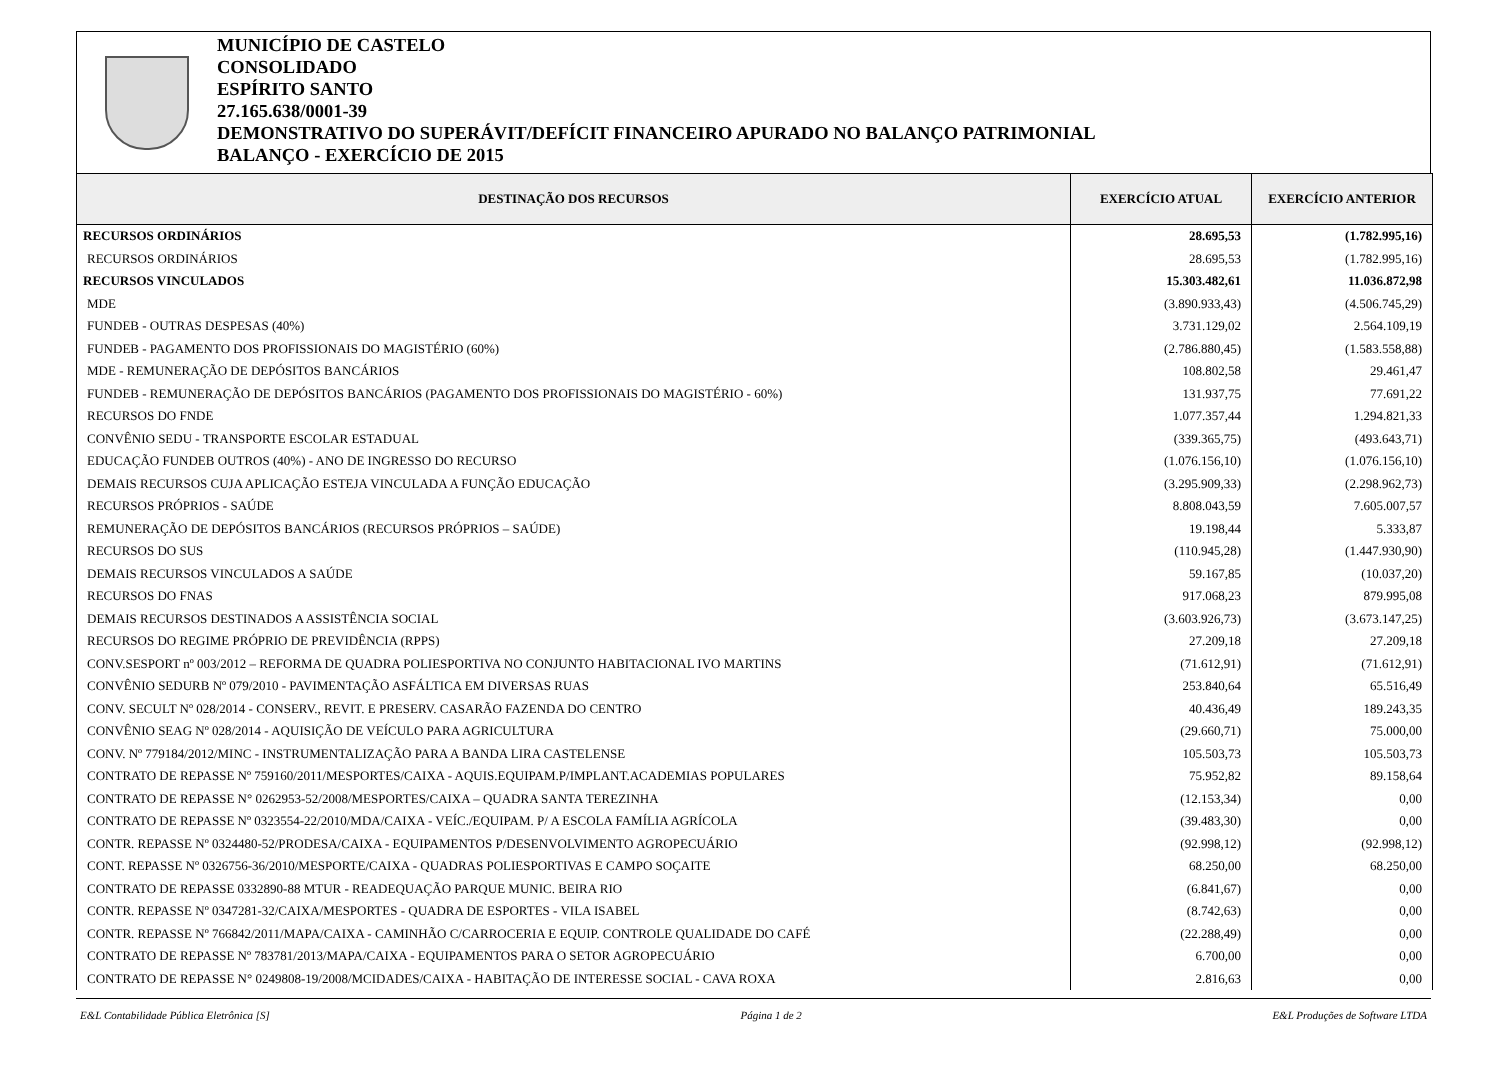MUNICÍPIO DE CASTELO
CONSOLIDADO
ESPÍRITO SANTO
27.165.638/0001-39
DEMONSTRATIVO DO SUPERÁVIT/DEFÍCIT FINANCEIRO APURADO NO BALANÇO PATRIMONIAL
BALANÇO - EXERCÍCIO DE 2015
| DESTINAÇÃO DOS RECURSOS | EXERCÍCIO ATUAL | EXERCÍCIO ANTERIOR |
| --- | --- | --- |
| RECURSOS ORDINÁRIOS | 28.695,53 | (1.782.995,16) |
| RECURSOS ORDINÁRIOS | 28.695,53 | (1.782.995,16) |
| RECURSOS VINCULADOS | 15.303.482,61 | 11.036.872,98 |
| MDE | (3.890.933,43) | (4.506.745,29) |
| FUNDEB - OUTRAS DESPESAS (40%) | 3.731.129,02 | 2.564.109,19 |
| FUNDEB - PAGAMENTO DOS PROFISSIONAIS DO MAGISTÉRIO (60%) | (2.786.880,45) | (1.583.558,88) |
| MDE - REMUNERAÇÃO DE DEPÓSITOS BANCÁRIOS | 108.802,58 | 29.461,47 |
| FUNDEB - REMUNERAÇÃO DE DEPÓSITOS BANCÁRIOS (PAGAMENTO DOS PROFISSIONAIS DO MAGISTÉRIO - 60%) | 131.937,75 | 77.691,22 |
| RECURSOS DO FNDE | 1.077.357,44 | 1.294.821,33 |
| CONVÊNIO SEDU - TRANSPORTE ESCOLAR ESTADUAL | (339.365,75) | (493.643,71) |
| EDUCAÇÃO FUNDEB OUTROS (40%) - ANO DE INGRESSO DO RECURSO | (1.076.156,10) | (1.076.156,10) |
| DEMAIS RECURSOS CUJA APLICAÇÃO ESTEJA VINCULADA A FUNÇÃO EDUCAÇÃO | (3.295.909,33) | (2.298.962,73) |
| RECURSOS PRÓPRIOS - SAÚDE | 8.808.043,59 | 7.605.007,57 |
| REMUNERAÇÃO DE DEPÓSITOS BANCÁRIOS (RECURSOS PRÓPRIOS – SAÚDE) | 19.198,44 | 5.333,87 |
| RECURSOS DO SUS | (110.945,28) | (1.447.930,90) |
| DEMAIS RECURSOS VINCULADOS A SAÚDE | 59.167,85 | (10.037,20) |
| RECURSOS DO FNAS | 917.068,23 | 879.995,08 |
| DEMAIS RECURSOS DESTINADOS A ASSISTÊNCIA SOCIAL | (3.603.926,73) | (3.673.147,25) |
| RECURSOS DO REGIME PRÓPRIO DE PREVIDÊNCIA (RPPS) | 27.209,18 | 27.209,18 |
| CONV.SESPORT nº 003/2012 – REFORMA DE QUADRA POLIESPORTIVA NO CONJUNTO HABITACIONAL IVO MARTINS | (71.612,91) | (71.612,91) |
| CONVÊNIO SEDURB Nº 079/2010 - PAVIMENTAÇÃO ASFÁLTICA EM DIVERSAS RUAS | 253.840,64 | 65.516,49 |
| CONV. SECULT Nº 028/2014 - CONSERV., REVIT. E PRESERV. CASARÃO FAZENDA DO CENTRO | 40.436,49 | 189.243,35 |
| CONVÊNIO SEAG Nº 028/2014 - AQUISIÇÃO DE VEÍCULO PARA AGRICULTURA | (29.660,71) | 75.000,00 |
| CONV. Nº 779184/2012/MINC - INSTRUMENTALIZAÇÃO PARA A BANDA LIRA CASTELENSE | 105.503,73 | 105.503,73 |
| CONTRATO DE REPASSE Nº 759160/2011/MESPORTES/CAIXA - AQUIS.EQUIPAM.P/IMPLANT.ACADEMIAS POPULARES | 75.952,82 | 89.158,64 |
| CONTRATO DE REPASSE N° 0262953-52/2008/MESPORTES/CAIXA – QUADRA SANTA TEREZINHA | (12.153,34) | 0,00 |
| CONTRATO DE REPASSE Nº 0323554-22/2010/MDA/CAIXA - VEÍC./EQUIPAM. P/ A ESCOLA FAMÍLIA AGRÍCOLA | (39.483,30) | 0,00 |
| CONTR. REPASSE Nº 0324480-52/PRODESA/CAIXA - EQUIPAMENTOS P/DESENVOLVIMENTO AGROPECUÁRIO | (92.998,12) | (92.998,12) |
| CONT. REPASSE Nº 0326756-36/2010/MESPORTE/CAIXA - QUADRAS POLIESPORTIVAS E CAMPO SOÇAITE | 68.250,00 | 68.250,00 |
| CONTRATO DE REPASSE 0332890-88 MTUR - READEQUAÇÃO PARQUE MUNIC. BEIRA RIO | (6.841,67) | 0,00 |
| CONTR. REPASSE Nº 0347281-32/CAIXA/MESPORTES - QUADRA DE ESPORTES - VILA ISABEL | (8.742,63) | 0,00 |
| CONTR. REPASSE Nº 766842/2011/MAPA/CAIXA - CAMINHÃO C/CARROCERIA E EQUIP. CONTROLE QUALIDADE DO CAFÉ | (22.288,49) | 0,00 |
| CONTRATO DE REPASSE Nº 783781/2013/MAPA/CAIXA - EQUIPAMENTOS PARA O SETOR AGROPECUÁRIO | 6.700,00 | 0,00 |
| CONTRATO DE REPASSE N° 0249808-19/2008/MCIDADES/CAIXA - HABITAÇÃO DE INTERESSE SOCIAL - CAVA ROXA | 2.816,63 | 0,00 |
E&L Contabilidade Pública Eletrônica [S] Página 1 de 2 E&L Produções de Software LTDA